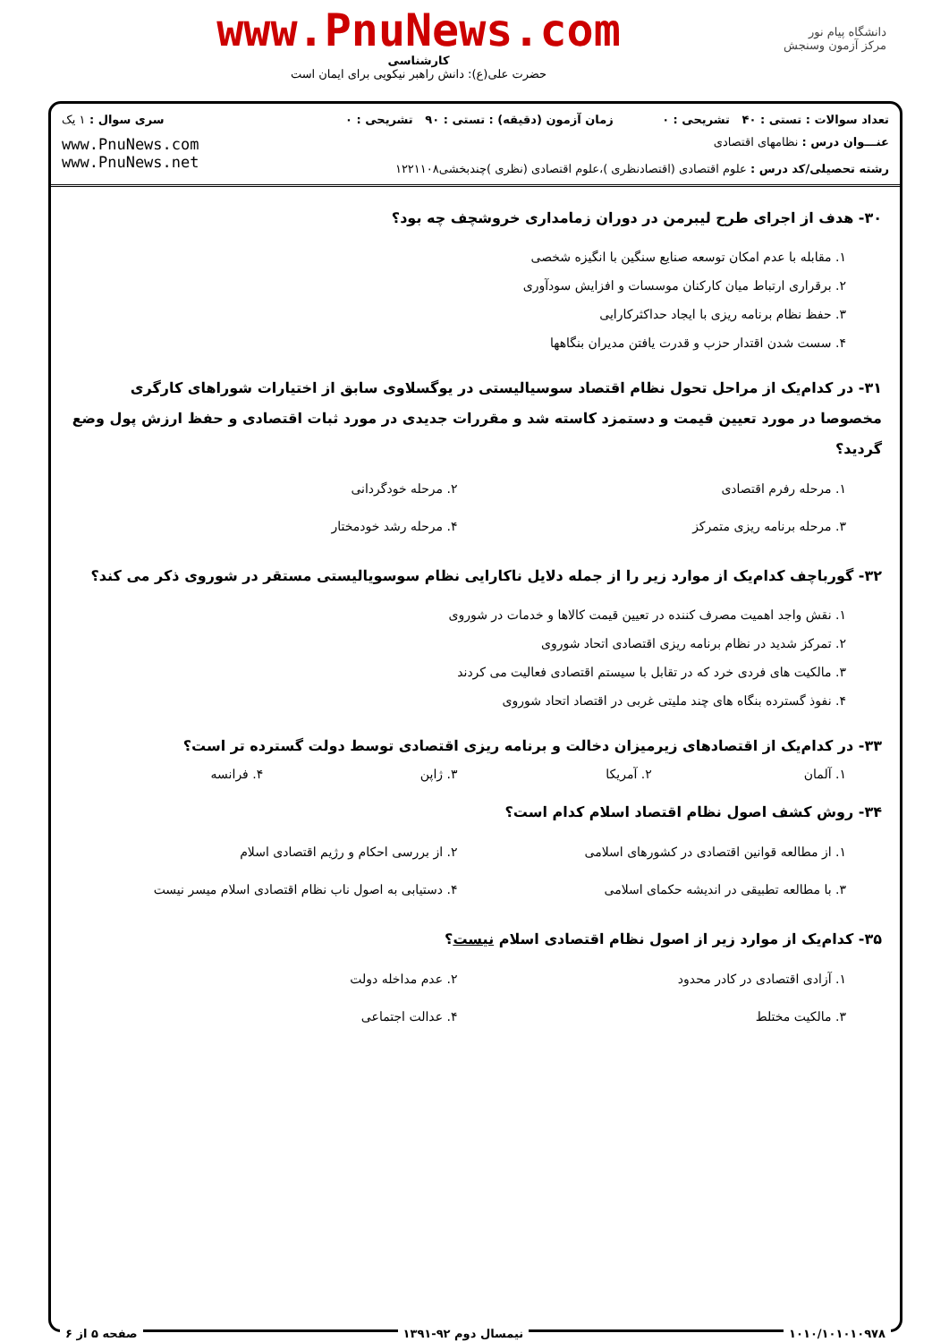دانشگاه پیام نور
مرکز آزمون وسنجش
www.PnuNews.com
کارشناسی
حضرت علی(ع): دانش راهبر نیکویی برای ایمان است
تعداد سوالات : تستی : ۴۰ تشریحی : ۰
زمان آزمون (دقیقه) : تستی : ۹۰ تشریحی : ۰
سری سوال : ۱ یک
عنـــوان درس : نظامهای اقتصادی
رشته تحصیلی/کد درس : علوم اقتصادی (اقتصادنظری )،علوم اقتصادی (نظری )چندبخشی۱۲۲۱۱۰۸
www.PnuNews.com
www.PnuNews.net
۳۰- هدف از اجرای طرح لیبرمن در دوران زمامداری خروشچف چه بود؟
۱. مقابله با عدم امکان توسعه صنایع سنگین با انگیزه شخصی
۲. برقراری ارتباط میان کارکنان موسسات و افزایش سودآوری
۳. حفظ نظام برنامه ریزی با ایجاد حداکثرکارایی
۴. سست شدن اقتدار حزب و قدرت یافتن مدیران بنگاهها
۳۱- در کدام‌یک از مراحل تحول نظام اقتصاد سوسیالیستی در یوگسلاوی سابق از اختیارات شوراهای کارگری مخصوصا در مورد تعیین قیمت و دستمزد کاسته شد و مقررات جدیدی در مورد ثبات اقتصادی و حفظ ارزش پول وضع گردید؟
۱. مرحله رفرم اقتصادی
۲. مرحله خودگردانی
۳. مرحله برنامه ریزی متمرکز
۴. مرحله رشد خودمختار
۳۲- گورباچف کدام‌یک از موارد زیر را از جمله دلایل ناکارایی نظام سوسویالیستی مستقر در شوروی ذکر می کند؟
۱. نقش واجد اهمیت مصرف کننده در تعیین قیمت کالاها و خدمات در شوروی
۲. تمرکز شدید در نظام برنامه ریزی اقتصادی اتحاد شوروی
۳. مالکیت های فردی خرد که در تقابل با سیستم اقتصادی فعالیت می کردند
۴. نفوذ گسترده بنگاه های چند ملیتی غربی در اقتصاد اتحاد شوروی
۳۳- در کدام‌یک از اقتصادهای زیرمیزان دخالت و برنامه ریزی اقتصادی توسط دولت گسترده تر است؟
۱. آلمان
۲. آمریکا
۳. ژاپن
۴. فرانسه
۳۴- روش کشف اصول نظام اقتصاد اسلام کدام است؟
۱. از مطالعه قوانین اقتصادی در کشورهای اسلامی
۲. از بررسی احکام و رژیم اقتصادی اسلام
۳. با مطالعه تطبیقی در اندیشه حکمای اسلامی
۴. دستیابی به اصول ناب نظام اقتصادی اسلام میسر نیست
۳۵- کدام‌یک از موارد زیر از اصول نظام اقتصادی اسلام نیست؟
۱. آزادی اقتصادی در کادر محدود
۲. عدم مداخله دولت
۳. مالکیت مختلط
۴. عدالت اجتماعی
۱۰۱۰/۱۰۱۰۱۰۹۷۸ نیمسال دوم ۹۲-۱۳۹۱ صفحه ۵ از ۶